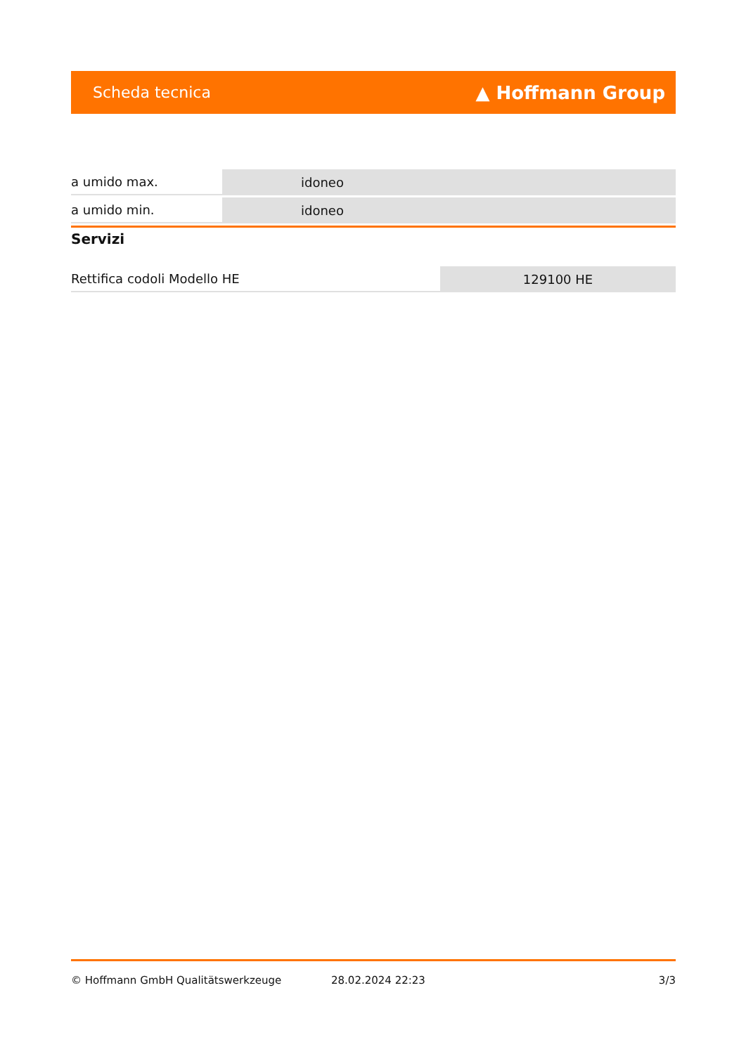Scheda tecnica ▲ Hoffmann Group
| a umido max. | idoneo |
| a umido min. | idoneo |
Servizi
| Rettifica codoli Modello HE | 129100 HE |
© Hoffmann GmbH Qualitätswerkzeuge 28.02.2024 22:23 3/3